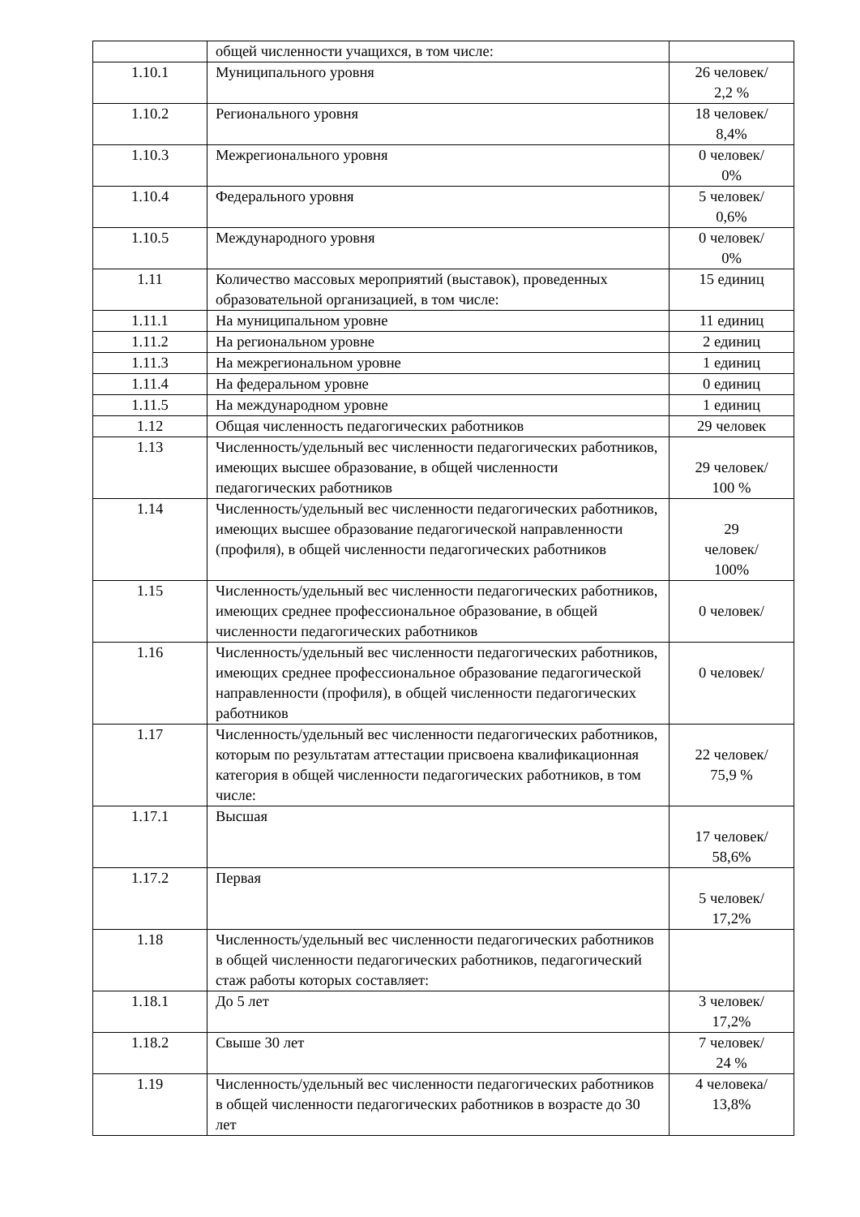| | общей численности учащихся, в том числе: | |
| 1.10.1 | Муниципального уровня | 26 человек/ 2,2 % |
| 1.10.2 | Регионального уровня | 18 человек/ 8,4% |
| 1.10.3 | Межрегионального уровня | 0 человек/ 0% |
| 1.10.4 | Федерального уровня | 5 человек/ 0,6% |
| 1.10.5 | Международного уровня | 0 человек/ 0% |
| 1.11 | Количество массовых мероприятий (выставок), проведенных образовательной организацией, в том числе: | 15 единиц |
| 1.11.1 | На муниципальном уровне | 11 единиц |
| 1.11.2 | На региональном уровне | 2 единиц |
| 1.11.3 | На межрегиональном уровне | 1 единиц |
| 1.11.4 | На федеральном уровне | 0 единиц |
| 1.11.5 | На международном уровне | 1 единиц |
| 1.12 | Общая численность педагогических работников | 29 человек |
| 1.13 | Численность/удельный вес численности педагогических работников, имеющих высшее образование, в общей численности педагогических работников | 29 человек/ 100 % |
| 1.14 | Численность/удельный вес численности педагогических работников, имеющих высшее образование педагогической направленности (профиля), в общей численности педагогических работников | 29 человек/ 100% |
| 1.15 | Численность/удельный вес численности педагогических работников, имеющих среднее профессиональное образование, в общей численности педагогических работников | 0 человек/ |
| 1.16 | Численность/удельный вес численности педагогических работников, имеющих среднее профессиональное образование педагогической направленности (профиля), в общей численности педагогических работников | 0 человек/ |
| 1.17 | Численность/удельный вес численности педагогических работников, которым по результатам аттестации присвоена квалификационная категория в общей численности педагогических работников, в том числе: | 22 человек/ 75,9 % |
| 1.17.1 | Высшая | 17 человек/ 58,6% |
| 1.17.2 | Первая | 5 человек/ 17,2% |
| 1.18 | Численность/удельный вес численности педагогических работников в общей численности педагогических работников, педагогический стаж работы которых составляет: | |
| 1.18.1 | До 5 лет | 3 человек/ 17,2% |
| 1.18.2 | Свыше 30 лет | 7 человек/ 24 % |
| 1.19 | Численность/удельный вес численности педагогических работников в общей численности педагогических работников в возрасте до 30 лет | 4 человека/ 13,8% |